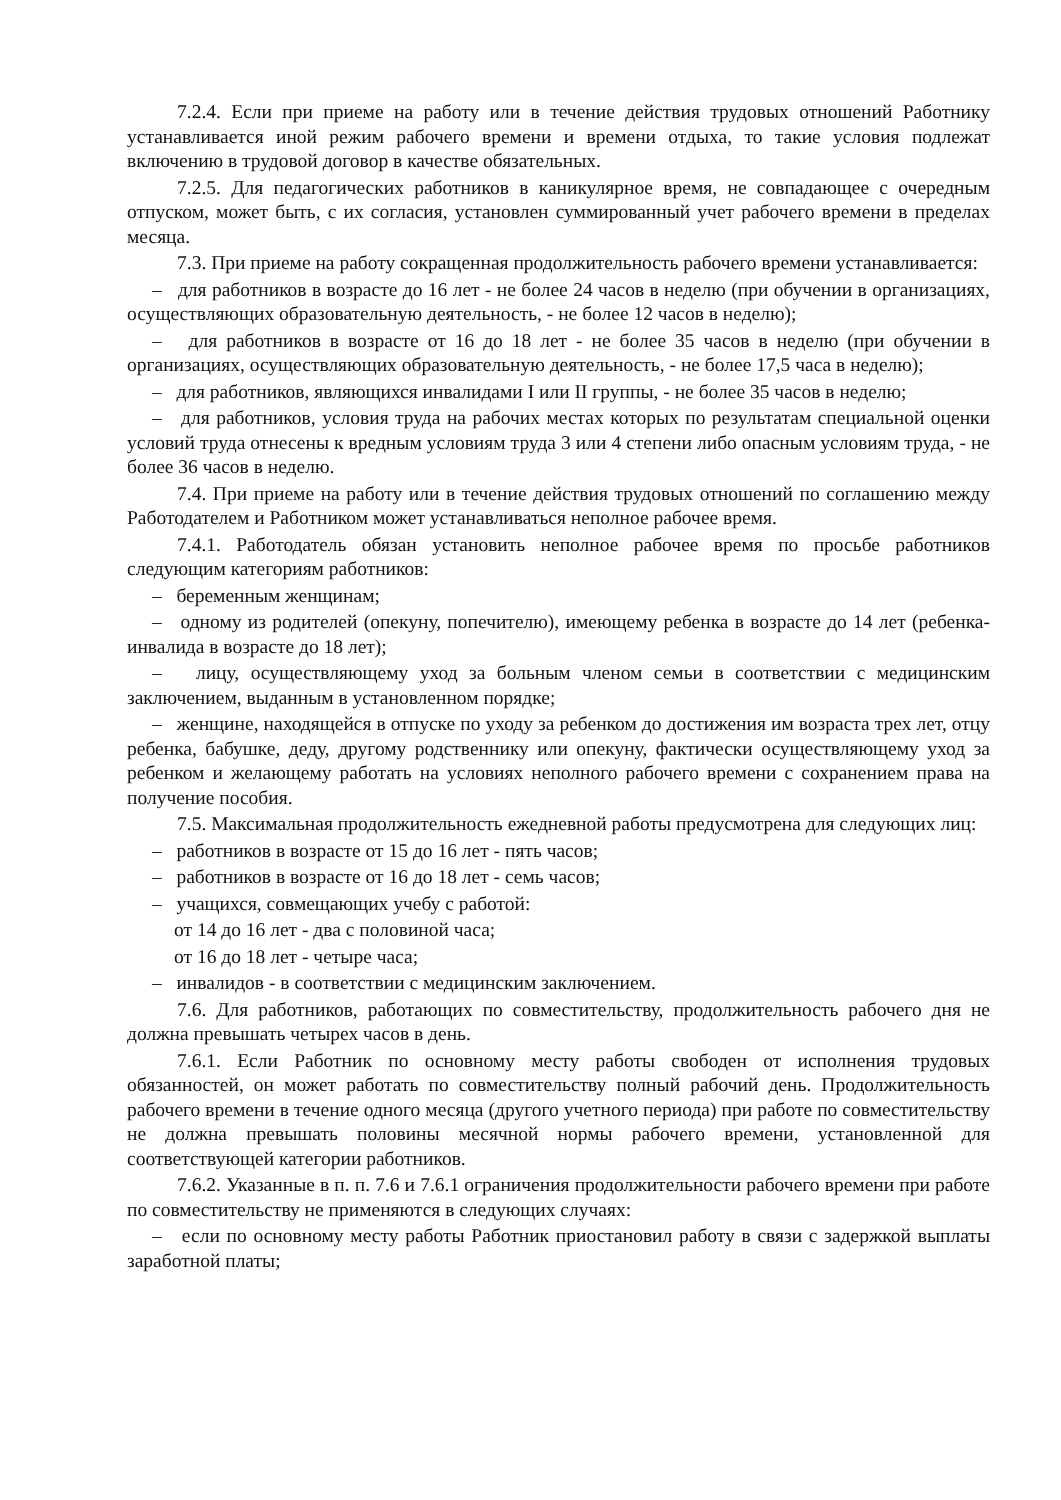7.2.4. Если при приеме на работу или в течение действия трудовых отношений Работнику устанавливается иной режим рабочего времени и времени отдыха, то такие условия подлежат включению в трудовой договор в качестве обязательных.
7.2.5. Для педагогических работников в каникулярное время, не совпадающее с очередным отпуском, может быть, с их согласия, установлен суммированный учет рабочего времени в пределах месяца.
7.3. При приеме на работу сокращенная продолжительность рабочего времени устанавливается:
– для работников в возрасте до 16 лет - не более 24 часов в неделю (при обучении в организациях, осуществляющих образовательную деятельность, - не более 12 часов в неделю);
– для работников в возрасте от 16 до 18 лет - не более 35 часов в неделю (при обучении в организациях, осуществляющих образовательную деятельность, - не более 17,5 часа в неделю);
– для работников, являющихся инвалидами I или II группы, - не более 35 часов в неделю;
– для работников, условия труда на рабочих местах которых по результатам специальной оценки условий труда отнесены к вредным условиям труда 3 или 4 степени либо опасным условиям труда, - не более 36 часов в неделю.
7.4. При приеме на работу или в течение действия трудовых отношений по соглашению между Работодателем и Работником может устанавливаться неполное рабочее время.
7.4.1. Работодатель обязан установить неполное рабочее время по просьбе работников следующим категориям работников:
– беременным женщинам;
– одному из родителей (опекуну, попечителю), имеющему ребенка в возрасте до 14 лет (ребенка-инвалида в возрасте до 18 лет);
– лицу, осуществляющему уход за больным членом семьи в соответствии с медицинским заключением, выданным в установленном порядке;
– женщине, находящейся в отпуске по уходу за ребенком до достижения им возраста трех лет, отцу ребенка, бабушке, деду, другому родственнику или опекуну, фактически осуществляющему уход за ребенком и желающему работать на условиях неполного рабочего времени с сохранением права на получение пособия.
7.5. Максимальная продолжительность ежедневной работы предусмотрена для следующих лиц:
– работников в возрасте от 15 до 16 лет - пять часов;
– работников в возрасте от 16 до 18 лет - семь часов;
– учащихся, совмещающих учебу с работой:
от 14 до 16 лет - два с половиной часа;
от 16 до 18 лет - четыре часа;
– инвалидов - в соответствии с медицинским заключением.
7.6. Для работников, работающих по совместительству, продолжительность рабочего дня не должна превышать четырех часов в день.
7.6.1. Если Работник по основному месту работы свободен от исполнения трудовых обязанностей, он может работать по совместительству полный рабочий день. Продолжительность рабочего времени в течение одного месяца (другого учетного периода) при работе по совместительству не должна превышать половины месячной нормы рабочего времени, установленной для соответствующей категории работников.
7.6.2. Указанные в п. п. 7.6 и 7.6.1 ограничения продолжительности рабочего времени при работе по совместительству не применяются в следующих случаях:
– если по основному месту работы Работник приостановил работу в связи с задержкой выплаты заработной платы;